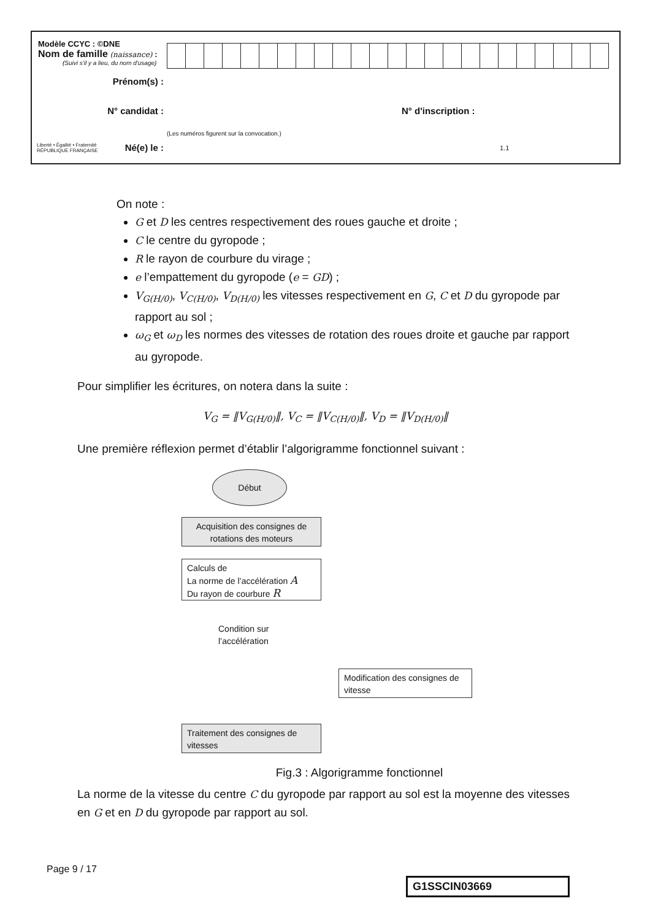Modèle CCYC : ©DNE
Nom de famille (naissance) :
(Suivi s'il y a lieu, du nom d'usage)
Prénom(s) :
N° candidat : N° d'inscription :
(Les numéros figurent sur la convocation.)
Liberté • Égalité • Fraternité
RÉPUBLIQUE FRANÇAISE
Né(e) le : 1.1
On note :
G et D les centres respectivement des roues gauche et droite ;
C le centre du gyropode ;
R le rayon de courbure du virage ;
e l’empattement du gyropode (e = GD) ;
V<sub>G(H/0)</sub>, V<sub>C(H/0)</sub>, V<sub>D(H/0)</sub> les vitesses respectivement en G, C et D du gyropode par rapport au sol ;
ω<sub>G</sub> et ω<sub>D</sub> les normes des vitesses de rotation des roues droite et gauche par rapport au gyropode.
Pour simplifier les écritures, on notera dans la suite :
V<sub>G</sub> = ‖V<sub>G(H/0)</sub>‖, V<sub>C</sub> = ‖V<sub>C(H/0)</sub>‖, V<sub>D</sub> = ‖V<sub>D(H/0)</sub>‖
Une première réflexion permet d’établir l’algorigramme fonctionnel suivant :
Début
Acquisition des consignes de rotations des moteurs
Calculs de
La norme de l’accélération A
Du rayon de courbure R
Condition sur
l’accélération
Modification des consignes de vitesse
Traitement des consignes de vitesses
Fig.3 : Algorigramme fonctionnel
La norme de la vitesse du centre C du gyropode par rapport au sol est la moyenne des vitesses en G et en D du gyropode par rapport au sol.
Page 9 / 17
G1SSCIN03669